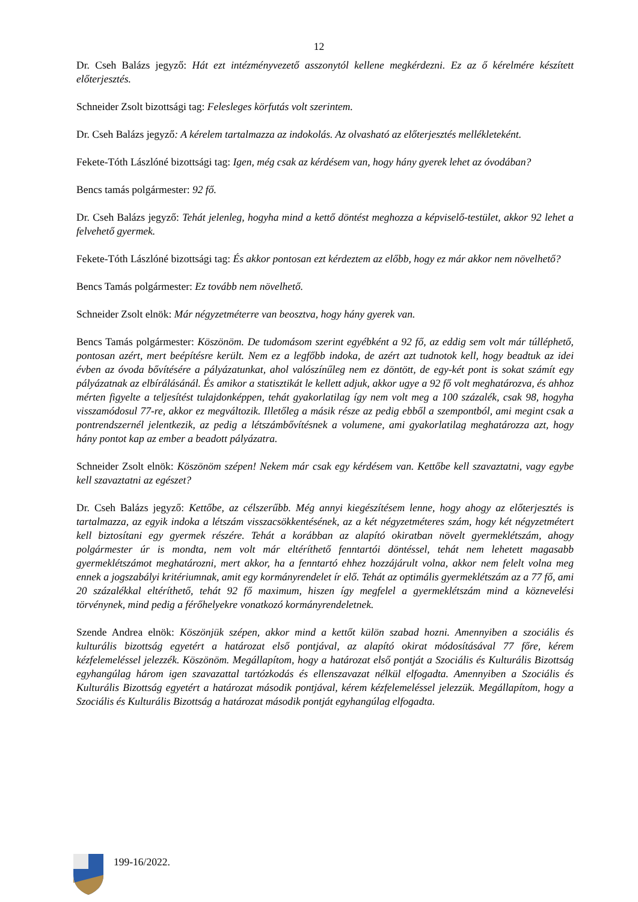12
Dr. Cseh Balázs jegyző: Hát ezt intézményvezető asszonytól kellene megkérdezni. Ez az ő kérelmére készített előterjesztés.
Schneider Zsolt bizottsági tag: Felesleges körfutás volt szerintem.
Dr. Cseh Balázs jegyző: A kérelem tartalmazza az indokolás. Az olvasható az előterjesztés mellékleteként.
Fekete-Tóth Lászlóné bizottsági tag: Igen, még csak az kérdésem van, hogy hány gyerek lehet az óvodában?
Bencs tamás polgármester: 92 fő.
Dr. Cseh Balázs jegyző: Tehát jelenleg, hogyha mind a kettő döntést meghozza a képviselő-testület, akkor 92 lehet a felvehető gyermek.
Fekete-Tóth Lászlóné bizottsági tag: És akkor pontosan ezt kérdeztem az előbb, hogy ez már akkor nem növelhető?
Bencs Tamás polgármester: Ez tovább nem növelhető.
Schneider Zsolt elnök: Már négyzetméterre van beosztva, hogy hány gyerek van.
Bencs Tamás polgármester: Köszönöm. De tudomásom szerint egyébként a 92 fő, az eddig sem volt már túlléphető, pontosan azért, mert beépítésre került. Nem ez a legfőbb indoka, de azért azt tudnotok kell, hogy beadtuk az idei évben az óvoda bővítésére a pályázatunkat, ahol valószínűleg nem ez döntött, de egy-két pont is sokat számít egy pályázatnak az elbírálásánál. És amikor a statisztikát le kellett adjuk, akkor ugye a 92 fő volt meghatározva, és ahhoz mérten figyelte a teljesítést tulajdonképpen, tehát gyakorlatilag így nem volt meg a 100 százalék, csak 98, hogyha visszamódosul 77-re, akkor ez megváltozik. Illetőleg a másik része az pedig ebből a szempontból, ami megint csak a pontrendszernél jelentkezik, az pedig a létszámbővítésnek a volumene, ami gyakorlatilag meghatározza azt, hogy hány pontot kap az ember a beadott pályázatra.
Schneider Zsolt elnök: Köszönöm szépen! Nekem már csak egy kérdésem van. Kettőbe kell szavaztatni, vagy egybe kell szavaztatni az egészet?
Dr. Cseh Balázs jegyző: Kettőbe, az célszerűbb. Még annyi kiegészítésem lenne, hogy ahogy az előterjesztés is tartalmazza, az egyik indoka a létszám visszacsökkentésének, az a két négyzetméteres szám, hogy két négyzetmétert kell biztosítani egy gyermek részére. Tehát a korábban az alapító okiratban növelt gyermeklétszám, ahogy polgármester úr is mondta, nem volt már eltéríthető fenntartói döntéssel, tehát nem lehetett magasabb gyermeklétszámot meghatározni, mert akkor, ha a fenntartó ehhez hozzájárult volna, akkor nem felelt volna meg ennek a jogszabályi kritériumnak, amit egy kormányrendelet ír elő. Tehát az optimális gyermeklétszám az a 77 fő, ami 20 százalékkal eltéríthető, tehát 92 fő maximum, hiszen így megfelel a gyermeklétszám mind a köznevelési törvénynek, mind pedig a férőhelyekre vonatkozó kormányrendeletnek.
Szende Andrea elnök: Köszönjük szépen, akkor mind a kettőt külön szabad hozni. Amennyiben a szociális és kulturális bizottság egyetért a határozat első pontjával, az alapító okirat módosításával 77 főre, kérem kézfelemeléssel jelezzék. Köszönöm. Megállapítom, hogy a határozat első pontját a Szociális és Kulturális Bizottság egyhangúlag három igen szavazattal tartózkodás és ellenszavazat nélkül elfogadta. Amennyiben a Szociális és Kulturális Bizottság egyetért a határozat második pontjával, kérem kézfelemeléssel jelezzük. Megállapítom, hogy a Szociális és Kulturális Bizottság a határozat második pontját egyhangúlag elfogadta.
199-16/2022.